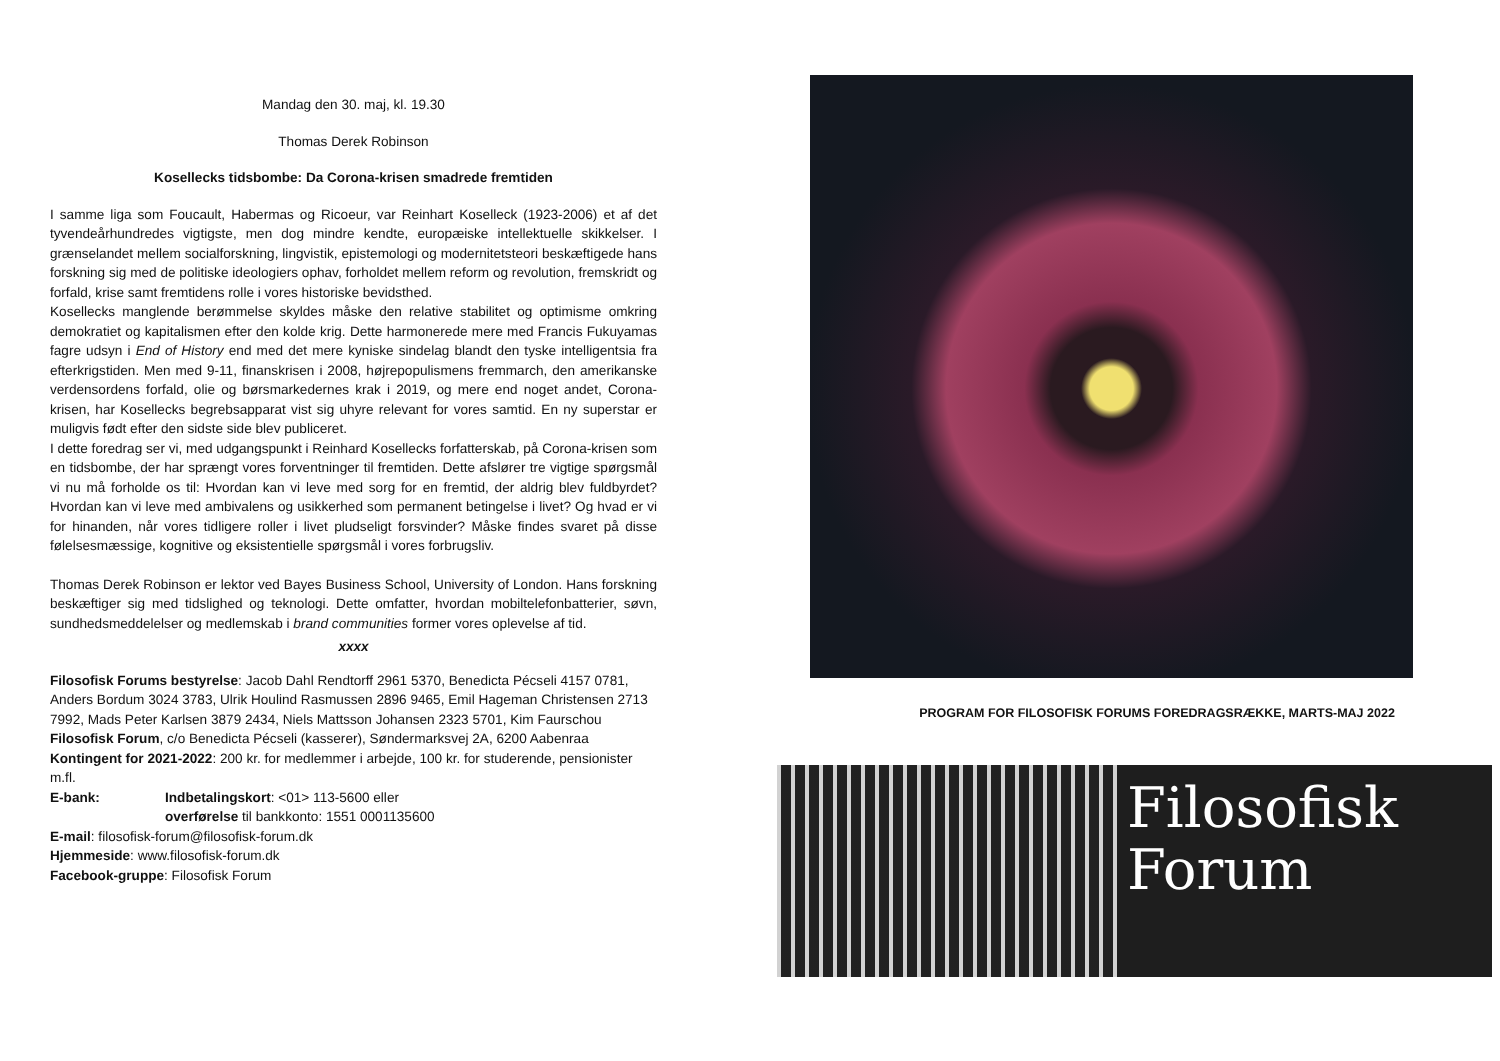Mandag den 30. maj, kl. 19.30
Thomas Derek Robinson
Kosellecks tidsbombe: Da Corona-krisen smadrede fremtiden
I samme liga som Foucault, Habermas og Ricoeur, var Reinhart Koselleck (1923-2006) et af det tyvendeårhundredes vigtigste, men dog mindre kendte, europæiske intellektuelle skikkelser. I grænselandet mellem socialforskning, lingvistik, epistemologi og modernitetsteori beskæftigede hans forskning sig med de politiske ideologiers ophav, forholdet mellem reform og revolution, fremskridt og forfald, krise samt fremtidens rolle i vores historiske bevidsthed.
Kosellecks manglende berømmelse skyldes måske den relative stabilitet og optimisme omkring demokratiet og kapitalismen efter den kolde krig. Dette harmonerede mere med Francis Fukuyamas fagre udsyn i End of History end med det mere kyniske sindelag blandt den tyske intelligentsia fra efterkrigstiden. Men med 9-11, finanskrisen i 2008, højrepopulismens fremmarch, den amerikanske verdensordens forfald, olie og børsmarkedernes krak i 2019, og mere end noget andet, Corona-krisen, har Kosellecks begrebsapparat vist sig uhyre relevant for vores samtid. En ny superstar er muligvis født efter den sidste side blev publiceret.
I dette foredrag ser vi, med udgangspunkt i Reinhard Kosellecks forfatterskab, på Corona-krisen som en tidsbombe, der har sprængt vores forventninger til fremtiden. Dette afslører tre vigtige spørgsmål vi nu må forholde os til: Hvordan kan vi leve med sorg for en fremtid, der aldrig blev fuldbyrdet? Hvordan kan vi leve med ambivalens og usikkerhed som permanent betingelse i livet? Og hvad er vi for hinanden, når vores tidligere roller i livet pludseligt forsvinder? Måske findes svaret på disse følelsesmæssige, kognitive og eksistentielle spørgsmål i vores forbrugsliv.
Thomas Derek Robinson er lektor ved Bayes Business School, University of London. Hans forskning beskæftiger sig med tidslighed og teknologi. Dette omfatter, hvordan mobiltelefonbatterier, søvn, sundhedsmeddelelser og medlemskab i brand communities former vores oplevelse af tid.
xxxx
Filosofisk Forums bestyrelse: Jacob Dahl Rendtorff 2961 5370, Benedicta Pécseli 4157 0781, Anders Bordum 3024 3783, Ulrik Houlind Rasmussen 2896 9465, Emil Hageman Christensen 2713 7992, Mads Peter Karlsen 3879 2434, Niels Mattsson Johansen 2323 5701, Kim Faurschou
Filosofisk Forum, c/o Benedicta Pécseli (kasserer), Søndermarksvej 2A, 6200 Aabenraa
Kontingent for 2021-2022: 200 kr. for medlemmer i arbejde, 100 kr. for studerende, pensionister m.fl.
E-bank: Indbetalingskort: <01> 113-5600 eller
overførelse til bankkonto: 1551 0001135600
E-mail: filosofisk-forum@filosofisk-forum.dk
Hjemmeside: www.filosofisk-forum.dk
Facebook-gruppe: Filosofisk Forum
PROGRAM FOR FILOSOFISK FORUMS FOREDRAGSRÆKKE, MARTS-MAJ 2022
Filosofisk
Forum